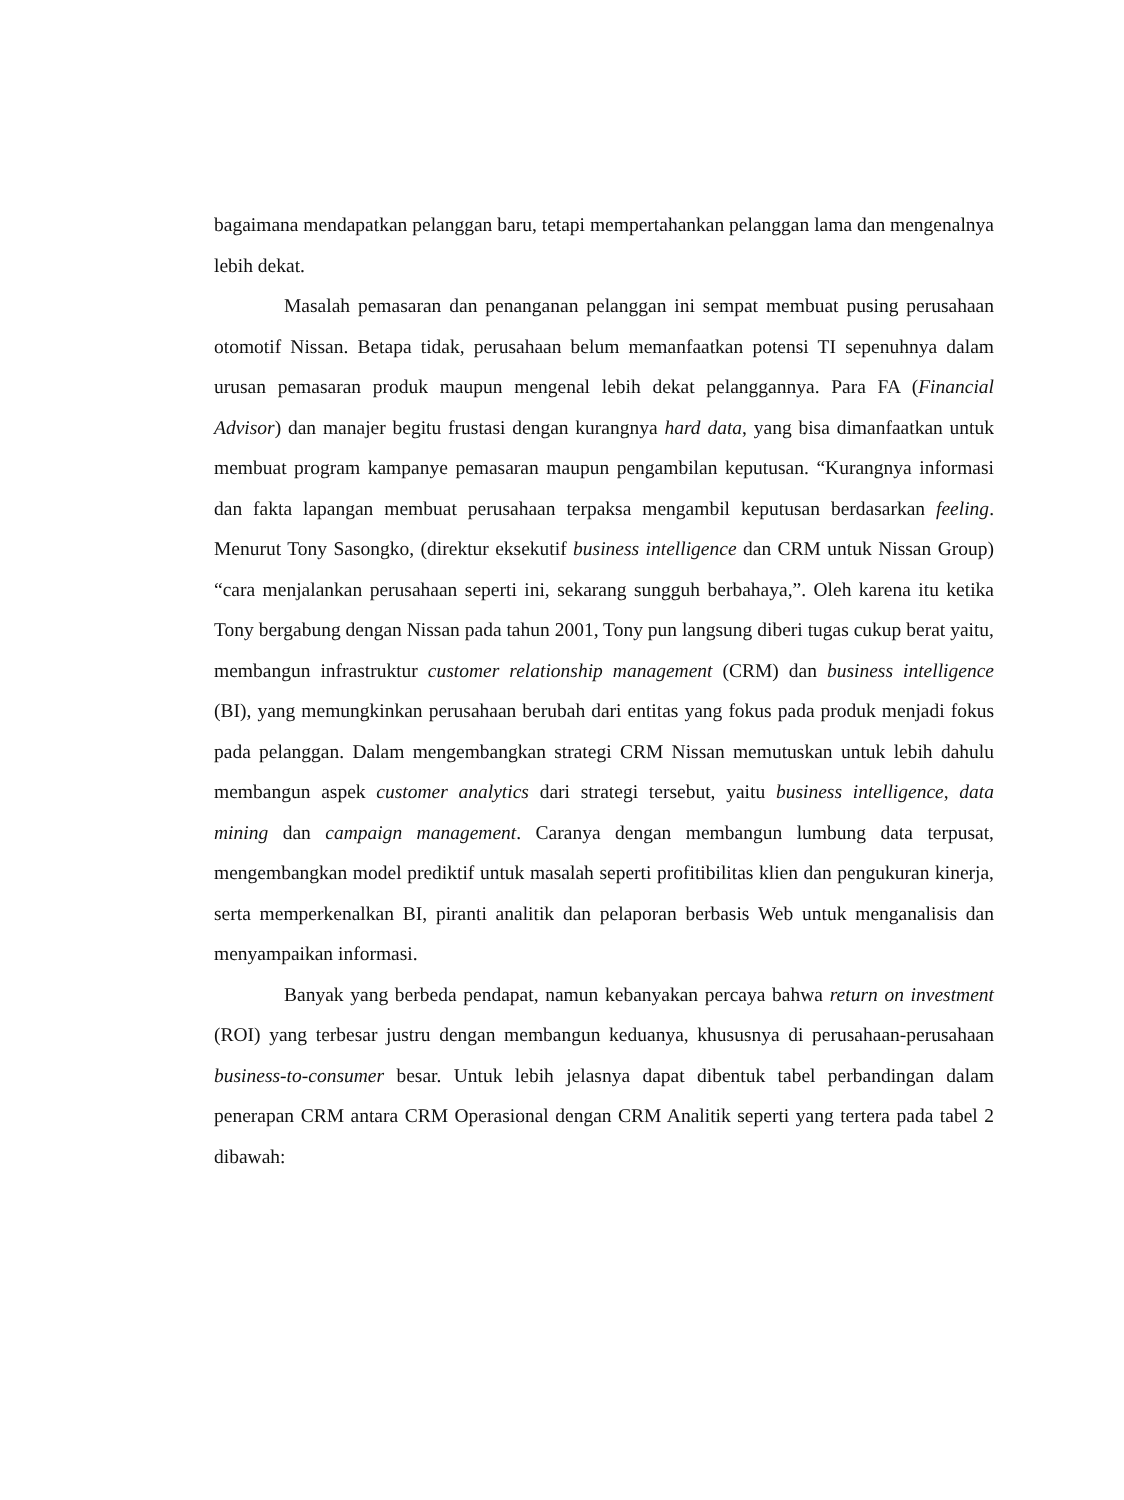bagaimana mendapatkan pelanggan baru, tetapi mempertahankan pelanggan lama dan mengenalnya lebih dekat.
Masalah pemasaran dan penanganan pelanggan ini sempat membuat pusing perusahaan otomotif Nissan. Betapa tidak, perusahaan belum memanfaatkan potensi TI sepenuhnya dalam urusan pemasaran produk maupun mengenal lebih dekat pelanggannya. Para FA (Financial Advisor) dan manajer begitu frustasi dengan kurangnya hard data, yang bisa dimanfaatkan untuk membuat program kampanye pemasaran maupun pengambilan keputusan. “Kurangnya informasi dan fakta lapangan membuat perusahaan terpaksa mengambil keputusan berdasarkan feeling. Menurut Tony Sasongko, (direktur eksekutif business intelligence dan CRM untuk Nissan Group) “cara menjalankan perusahaan seperti ini, sekarang sungguh berbahaya,”. Oleh karena itu ketika Tony bergabung dengan Nissan pada tahun 2001, Tony pun langsung diberi tugas cukup berat yaitu, membangun infrastruktur customer relationship management (CRM) dan business intelligence (BI), yang memungkinkan perusahaan berubah dari entitas yang fokus pada produk menjadi fokus pada pelanggan. Dalam mengembangkan strategi CRM Nissan memutuskan untuk lebih dahulu membangun aspek customer analytics dari strategi tersebut, yaitu business intelligence, data mining dan campaign management. Caranya dengan membangun lumbung data terpusat, mengembangkan model prediktif untuk masalah seperti profitibilitas klien dan pengukuran kinerja, serta memperkenalkan BI, piranti analitik dan pelaporan berbasis Web untuk menganalisis dan menyampaikan informasi.
Banyak yang berbeda pendapat, namun kebanyakan percaya bahwa return on investment (ROI) yang terbesar justru dengan membangun keduanya, khususnya di perusahaan-perusahaan business-to-consumer besar. Untuk lebih jelasnya dapat dibentuk tabel perbandingan dalam penerapan CRM antara CRM Operasional dengan CRM Analitik seperti yang tertera pada tabel 2 dibawah: